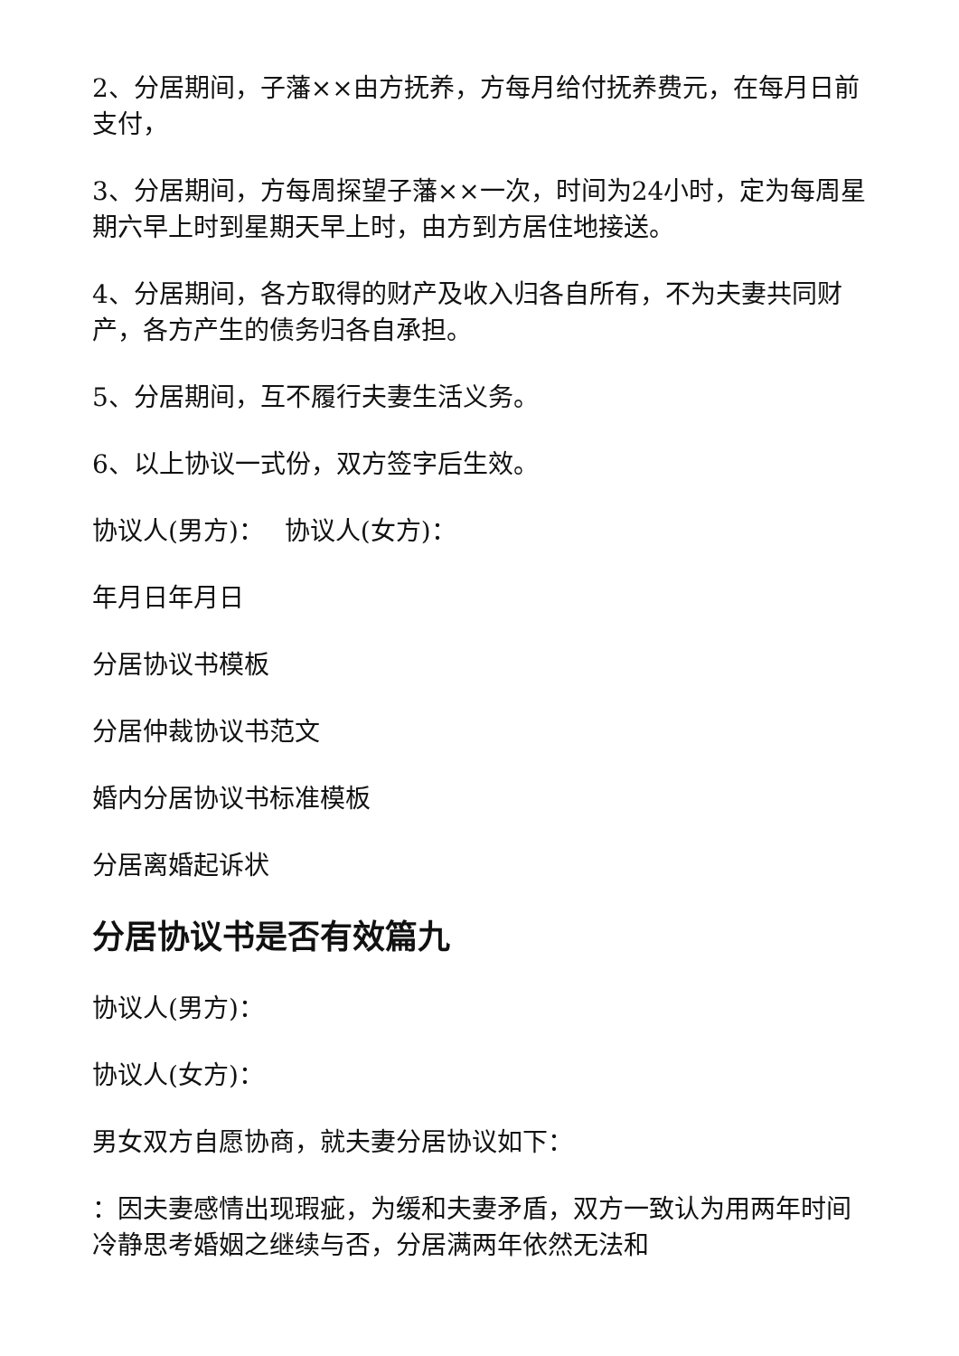2、分居期间，子藩××由方抚养，方每月给付抚养费元，在每月日前支付，
3、分居期间，方每周探望子藩××一次，时间为24小时，定为每周星期六早上时到星期天早上时，由方到方居住地接送。
4、分居期间，各方取得的财产及收入归各自所有，不为夫妻共同财产，各方产生的债务归各自承担。
5、分居期间，互不履行夫妻生活义务。
6、以上协议一式份，双方签字后生效。
协议人(男方)：　 协议人(女方)：
年月日年月日
分居协议书模板
分居仲裁协议书范文
婚内分居协议书标准模板
分居离婚起诉状
分居协议书是否有效篇九
协议人(男方)：
协议人(女方)：
男女双方自愿协商，就夫妻分居协议如下：
：因夫妻感情出现瑕疵，为缓和夫妻矛盾，双方一致认为用两年时间冷静思考婚姻之继续与否，分居满两年依然无法和